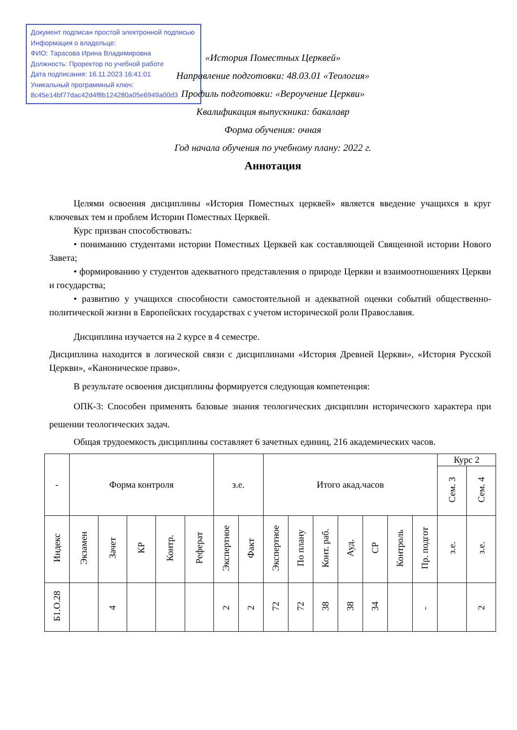Документ подписан простой электронной подписью
Информация о владельце:
ФИО: Тарасова Ирина Владимировна
Должность: Проректор по учебной работе
Дата подписания: 16.11.2023 16:41:01
Уникальный программный ключ:
8c45e14bf77dac42d4f8b124280a05e6949a00d3
«История Поместных Церквей»
Направление подготовки: 48.03.01 «Теология»
Профиль подготовки: «Вероучение Церкви»
Квалификация выпускника: бакалавр
Форма обучения: очная
Год начала обучения по учебному плану: 2022 г.
Аннотация
Целями освоения дисциплины «История Поместных церквей» является введение учащихся в круг ключевых тем и проблем Истории Поместных Церквей.
Курс призван способствовать:
• пониманию студентами истории Поместных Церквей как составляющей Священной истории Нового Завета;
• формированию у студентов адекватного представления о природе Церкви и взаимоотношениях Церкви и государства;
• развитию у учащихся способности самостоятельной и адекватной оценки событий общественно-политической жизни в Европейских государствах с учетом исторической роли Православия.
Дисциплина изучается на 2 курсе в 4 семестре.
Дисциплина находится в логической связи с дисциплинами «История Древней Церкви», «История Русской Церкви», «Каноническое право».
В результате освоения дисциплины формируется следующая компетенция:
ОПК-3: Способен применять базовые знания теологических дисциплин исторического характера при решении теологических задач.
Общая трудоемкость дисциплины составляет 6 зачетных единиц, 216 академических часов.
| - | Форма контроля | | | | | з.е. | | Итого акад.часов | | | | | | | Курс 2 | |
| --- | --- | --- | --- | --- | --- | --- | --- | --- | --- | --- | --- | --- | --- | --- | --- | --- |
| | | | | | | | | | | | | | | | Сем. 3 | Сем. 4 |
| Индекс | Экзамен | Зачет | КР | Контр. | Реферат | Экспертное | Факт | Экспертное | По плану | Конт. раб. | Ауд. | СР | Контроль | Пр. подгот | з.е. | з.е. |
| Б1.О.28 | | 4 | | | | 2 | 2 | 72 | 72 | 38 | 38 | 34 | | - | | 2 |